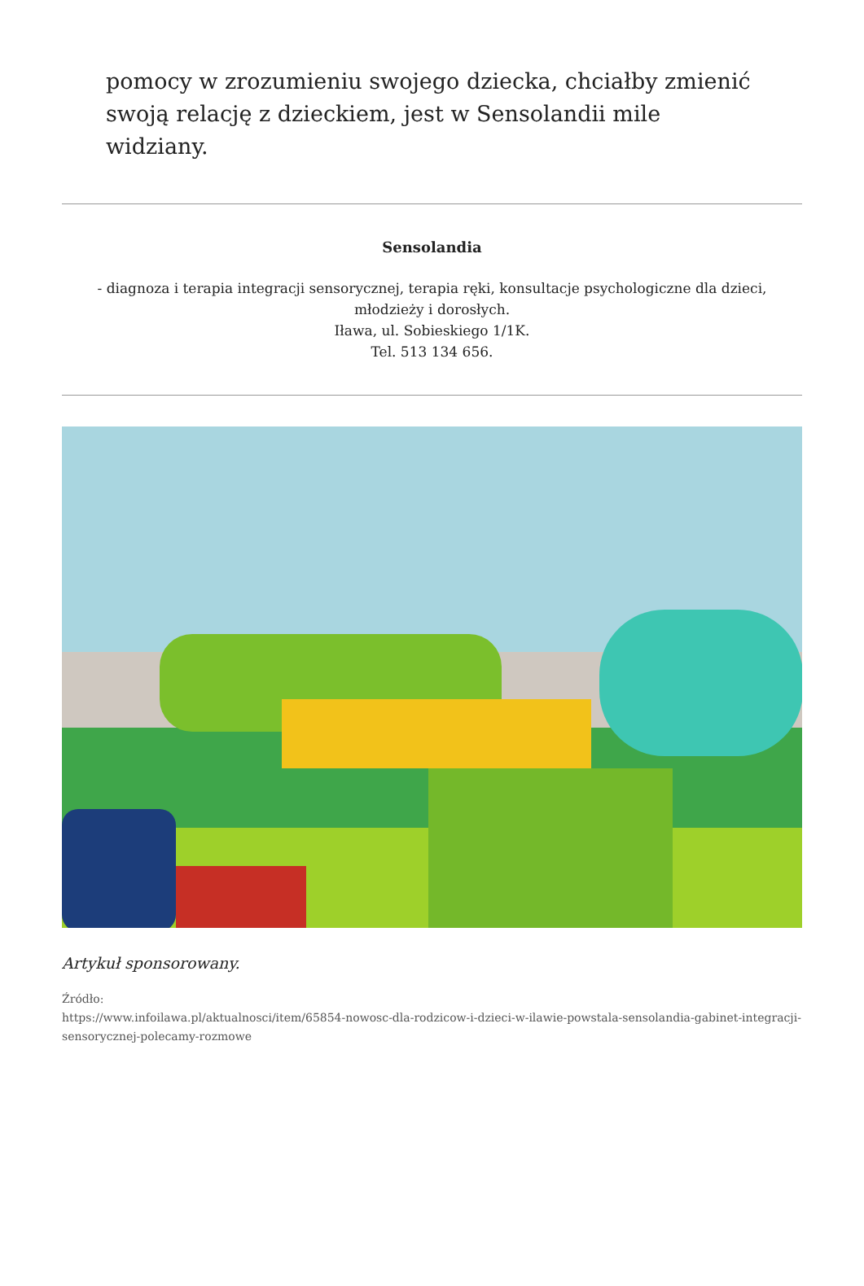pomocy w zrozumieniu swojego dziecka, chciałby zmienić swoją relację z dzieckiem, jest w Sensolandii mile widziany.
Sensolandia
- diagnoza i terapia integracji sensorycznej, terapia ręki, konsultacje psychologiczne dla dzieci, młodzieży i dorosłych.
Iława, ul. Sobieskiego 1/1K.
Tel. 513 134 656.
Artykuł sponsorowany.
Źródło:
https://www.infoilawa.pl/aktualnosci/item/65854-nowosc-dla-rodzicow-i-dzieci-w-ilawie-powstala-sensolandia-gabinet-integracji-sensorycznej-polecamy-rozmowe